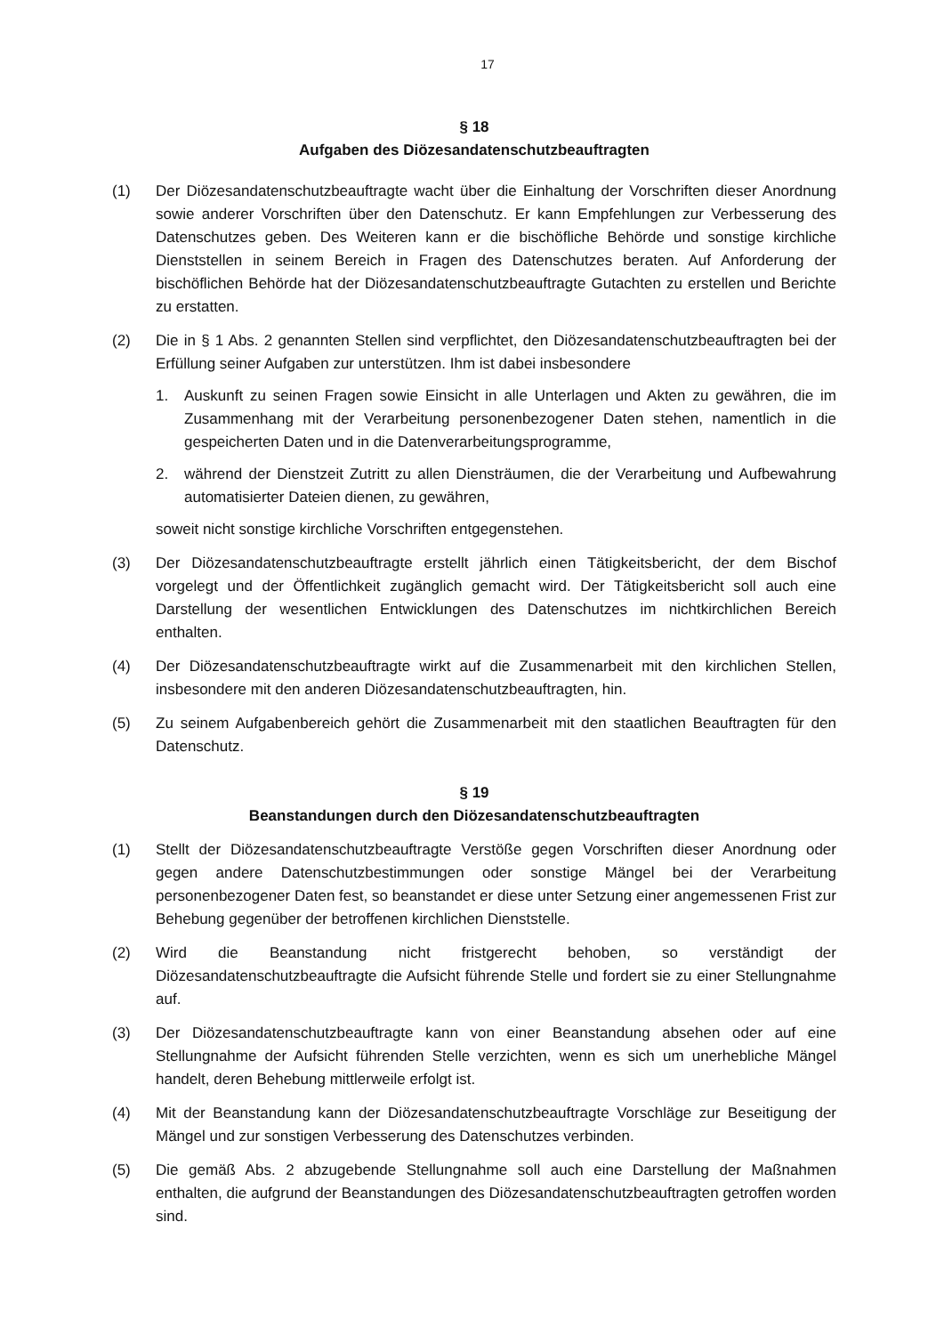17
§ 18
Aufgaben des Diözesandatenschutzbeauftragten
(1) Der Diözesandatenschutzbeauftragte wacht über die Einhaltung der Vorschriften dieser Anordnung sowie anderer Vorschriften über den Datenschutz. Er kann Empfehlungen zur Verbesserung des Datenschutzes geben. Des Weiteren kann er die bischöfliche Behörde und sonstige kirchliche Dienststellen in seinem Bereich in Fragen des Datenschutzes beraten. Auf Anforderung der bischöflichen Behörde hat der Diözesandatenschutzbeauftragte Gutachten zu erstellen und Berichte zu erstatten.
(2) Die in § 1 Abs. 2 genannten Stellen sind verpflichtet, den Diözesandatenschutzbeauftragten bei der Erfüllung seiner Aufgaben zur unterstützen. Ihm ist dabei insbesondere
1. Auskunft zu seinen Fragen sowie Einsicht in alle Unterlagen und Akten zu gewähren, die im Zusammenhang mit der Verarbeitung personenbezogener Daten stehen, namentlich in die gespeicherten Daten und in die Datenverarbeitungsprogramme,
2. während der Dienstzeit Zutritt zu allen Diensträumen, die der Verarbeitung und Aufbewahrung automatisierter Dateien dienen, zu gewähren,
soweit nicht sonstige kirchliche Vorschriften entgegenstehen.
(3) Der Diözesandatenschutzbeauftragte erstellt jährlich einen Tätigkeitsbericht, der dem Bischof vorgelegt und der Öffentlichkeit zugänglich gemacht wird. Der Tätigkeitsbericht soll auch eine Darstellung der wesentlichen Entwicklungen des Datenschutzes im nichtkirchlichen Bereich enthalten.
(4) Der Diözesandatenschutzbeauftragte wirkt auf die Zusammenarbeit mit den kirchlichen Stellen, insbesondere mit den anderen Diözesandatenschutzbeauftragten, hin.
(5) Zu seinem Aufgabenbereich gehört die Zusammenarbeit mit den staatlichen Beauftragten für den Datenschutz.
§ 19
Beanstandungen durch den Diözesandatenschutzbeauftragten
(1) Stellt der Diözesandatenschutzbeauftragte Verstöße gegen Vorschriften dieser Anordnung oder gegen andere Datenschutzbestimmungen oder sonstige Mängel bei der Verarbeitung personenbezogener Daten fest, so beanstandet er diese unter Setzung einer angemessenen Frist zur Behebung gegenüber der betroffenen kirchlichen Dienststelle.
(2) Wird die Beanstandung nicht fristgerecht behoben, so verständigt der Diözesandatenschutzbeauftragte die Aufsicht führende Stelle und fordert sie zu einer Stellungnahme auf.
(3) Der Diözesandatenschutzbeauftragte kann von einer Beanstandung absehen oder auf eine Stellungnahme der Aufsicht führenden Stelle verzichten, wenn es sich um unerhebliche Mängel handelt, deren Behebung mittlerweile erfolgt ist.
(4) Mit der Beanstandung kann der Diözesandatenschutzbeauftragte Vorschläge zur Beseitigung der Mängel und zur sonstigen Verbesserung des Datenschutzes verbinden.
(5) Die gemäß Abs. 2 abzugebende Stellungnahme soll auch eine Darstellung der Maßnahmen enthalten, die aufgrund der Beanstandungen des Diözesandatenschutzbeauftragten getroffen worden sind.